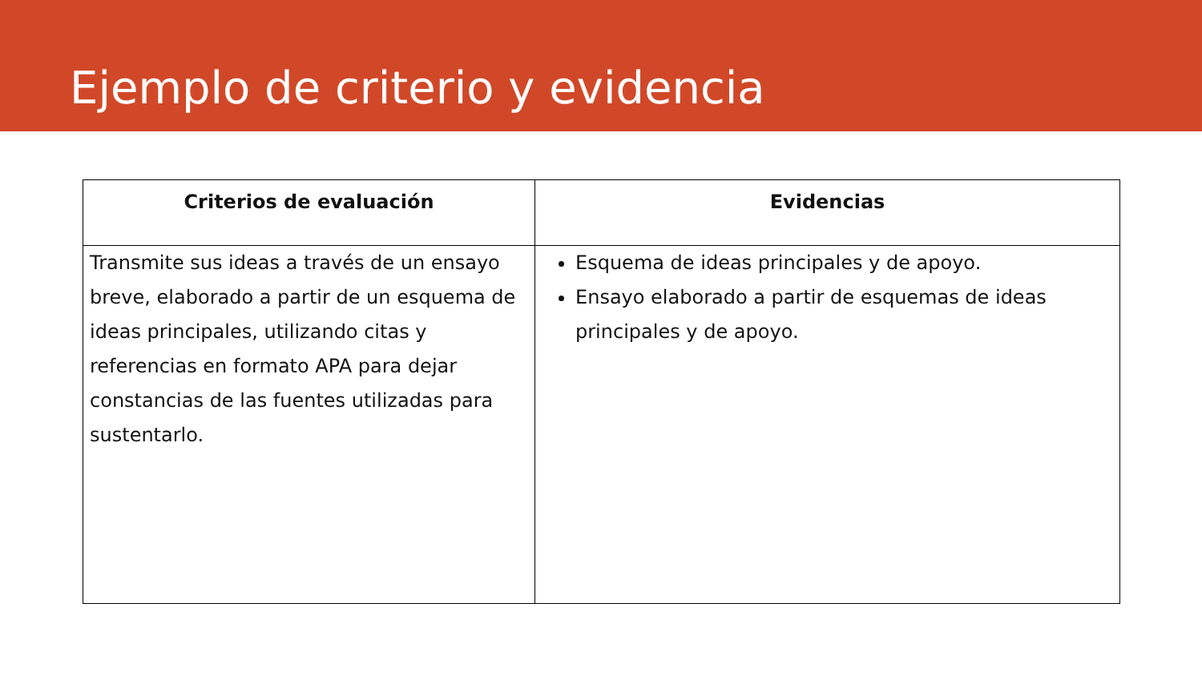Ejemplo de criterio y evidencia
| Criterios de evaluación | Evidencias |
| --- | --- |
| Transmite sus ideas a través de un ensayo breve, elaborado a partir de un esquema de ideas principales, utilizando citas y referencias en formato APA para dejar constancias de las fuentes utilizadas para sustentarlo. | Esquema de ideas principales y de apoyo. Ensayo elaborado a partir de esquemas de ideas principales y de apoyo. |